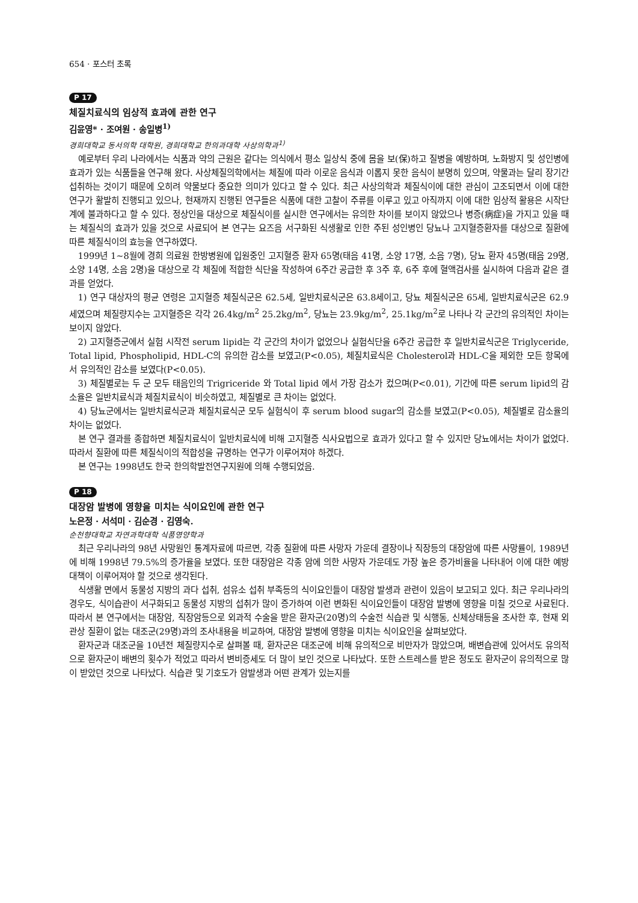654 · 포스터 초록
P 17
체질치료식의 임상적 효과에 관한 연구
김윤영* · 조여원 · 송일병<sup>1)</sup>
경희대학교 동서의학 대학원, 경희대학교 한의과대학 사상의학과<sup>1)</sup>
예로부터 우리 나라에서는 식품과 약의 근원은 같다는 의식에서 평소 일상식 중에 몸을 보(保)하고 질병을 예방하며, 노화방지 및 성인병에 효과가 있는 식품들을 연구해 왔다. 사상체질의학에서는 체질에 따라 이로운 음식과 이롭지 못한 음식이 분명히 있으며, 약물과는 달리 장기간 섭취하는 것이기 때문에 오히려 약물보다 중요한 의미가 있다고 할 수 있다. 최근 사상의학과 체질식이에 대한 관심이 고조되면서 이에 대한 연구가 활발히 진행되고 있으나, 현재까지 진행된 연구들은 식품에 대한 고찰이 주류를 이루고 있고 아직까지 이에 대한 임상적 활용은 시작단계에 불과하다고 할 수 있다. 정상인을 대상으로 체질식이를 실시한 연구에서는 유의한 차이를 보이지 않았으나 병증(病症)을 가지고 있을 때는 체질식의 효과가 있을 것으로 사료되어 본 연구는 요즈음 서구화된 식생활로 인한 주된 성인병인 당뇨나 고지혈증환자를 대상으로 질환에 따른 체질식이의 효능을 연구하였다.
1999년 1~8월에 경희 의료원 한방병원에 입원중인 고지혈증 환자 65명(태음 41명, 소양 17명, 소음 7명), 당뇨 환자 45명(태음 29명, 소양 14명, 소음 2명)을 대상으로 각 체질에 적합한 식단을 작성하여 6주간 공급한 후 3주 후, 6주 후에 혈액검사를 실시하여 다음과 같은 결과를 얻었다.
1) 연구 대상자의 평균 연령은 고지혈증 체질식군은 62.5세, 일반치료식군은 63.8세이고, 당뇨 체질식군은 65세, 일반치료식군은 62.9세였으며 체질량지수는 고지혈증은 각각 26.4kg/m<sup>2</sup> 25.2kg/m<sup>2</sup>, 당뇨는 23.9kg/m<sup>2</sup>, 25.1kg/m<sup>2</sup>로 나타나 각 군간의 유의적인 차이는 보이지 않았다.
2) 고지혈증군에서 실험 시작전 serum lipid는 각 군간의 차이가 없었으나 실험식단을 6주간 공급한 후 일반치료식군은 Triglyceride, Total lipid, Phospholipid, HDL-C의 유의한 감소를 보였고(P<0.05), 체질치료식은 Cholesterol과 HDL-C을 제외한 모든 항목에서 유의적인 감소를 보였다(P<0.05).
3) 체질별로는 두 군 모두 태음인의 Trigriceride 와 Total lipid 에서 가장 감소가 컸으며(P<0.01), 기간에 따른 serum lipid의 감소율은 일반치료식과 체질치료식이 비슷하였고, 체질별로 큰 차이는 없었다.
4) 당뇨군에서는 일반치료식군과 체질치료식군 모두 실험식이 후 serum blood sugar의 감소를 보였고(P<0.05), 체질별로 감소율의 차이는 없었다.
본 연구 결과를 종합하면 체질치료식이 일반치료식에 비해 고지혈증 식사요법으로 효과가 있다고 할 수 있지만 당뇨에서는 차이가 없었다. 따라서 질환에 따른 체질식이의 적합성을 규명하는 연구가 이루어져야 하겠다.
본 연구는 1998년도 한국 한의학발전연구지원에 의해 수행되었음.
P 18
대장암 발병에 영향을 미치는 식이요인에 관한 연구
노은정 · 서석미 · 김순경 · 김영숙.
순천향대학교 자연과학대학 식품영양학과
최근 우리나라의 98년 사망원인 통계자료에 따르면, 각종 질환에 따른 사망자 가운데 결장이나 직장등의 대장암에 따른 사망률이, 1989년에 비해 1998년 79.5%의 증가율을 보였다. 또한 대장암은 각종 암에 의한 사망자 가운데도 가장 높은 증가비율을 나타내어 이에 대한 예방대책이 이루어져야 할 것으로 생각된다.
식생활 면에서 동물성 지방의 과다 섭취, 섬유소 섭취 부족등의 식이요인들이 대장암 발생과 관련이 있음이 보고되고 있다. 최근 우리나라의 경우도, 식이습관이 서구화되고 동물성 지방의 섭취가 많이 증가하여 이런 변화된 식이요인들이 대장암 발병에 영향을 미칠 것으로 사료된다. 따라서 본 연구에서는 대장암, 직장암등으로 외과적 수술을 받은 환자군(20명)의 수술전 식습관 및 식행동, 신체상태등을 조사한 후, 현재 외관상 질환이 없는 대조군(29명)과의 조사내용을 비교하여, 대장암 발병에 영향을 미치는 식이요인을 살펴보았다.
환자군과 대조군을 10년전 체질량지수로 살펴볼 때, 환자군은 대조군에 비해 유의적으로 비만자가 많았으며, 배변습관에 있어서도 유의적으로 환자군이 배변의 횟수가 적었고 따라서 변비증세도 더 많이 보인 것으로 나타났다. 또한 스트레스를 받은 정도도 환자군이 유의적으로 많이 받았던 것으로 나타났다. 식습관 및 기호도가 암발생과 어떤 관계가 있는지를